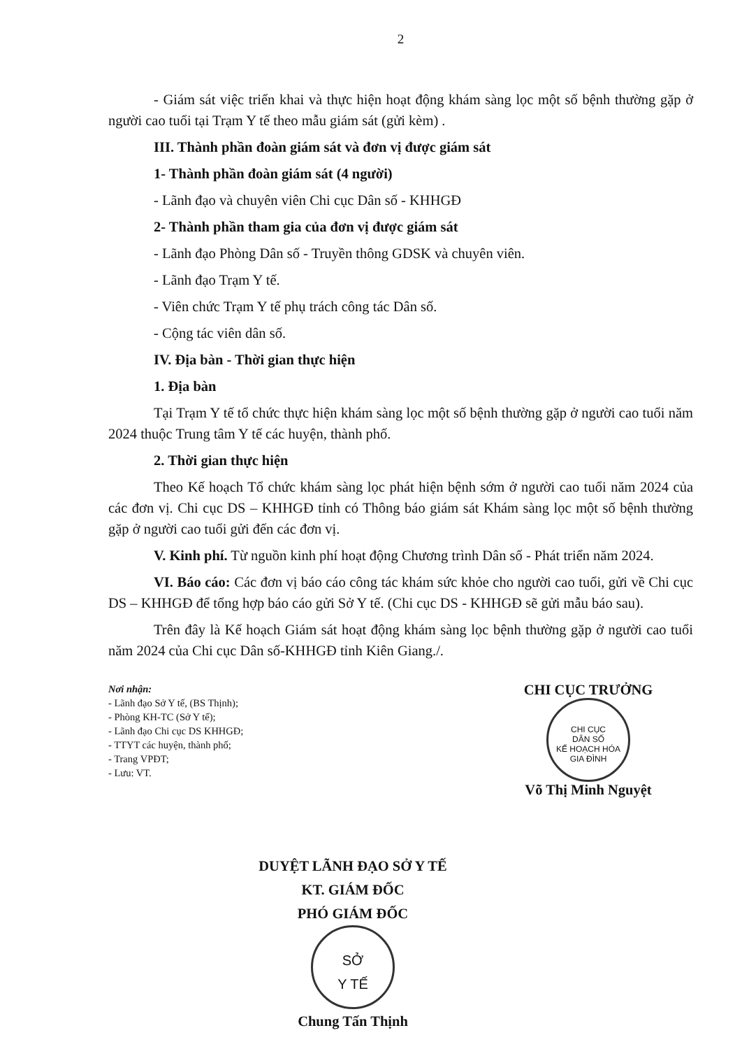2
- Giám sát việc triển khai và thực hiện hoạt động khám sàng lọc một số bệnh thường gặp ở người cao tuổi tại Trạm Y tế theo mẫu giám sát (gửi kèm) .
III. Thành phần đoàn giám sát và đơn vị được giám sát
1- Thành phần đoàn giám sát (4 người)
- Lãnh đạo và chuyên viên Chi cục Dân số - KHHGĐ
2- Thành phần tham gia của đơn vị được giám sát
- Lãnh đạo Phòng Dân số - Truyền thông GDSK và chuyên viên.
- Lãnh đạo Trạm Y tế.
- Viên chức Trạm Y tế phụ trách công tác Dân số.
- Cộng tác viên dân số.
IV. Địa bàn - Thời gian thực hiện
1. Địa bàn
Tại Trạm Y tế tổ chức thực hiện khám sàng lọc một số bệnh thường gặp ở người cao tuổi năm 2024 thuộc Trung tâm Y tế các huyện, thành phố.
2. Thời gian thực hiện
Theo Kế hoạch Tổ chức khám sàng lọc phát hiện bệnh sớm ở người cao tuổi năm 2024 của các đơn vị. Chi cục DS – KHHGĐ tỉnh có Thông báo giám sát Khám sàng lọc một số bệnh thường gặp ở người cao tuổi gửi đến các đơn vị.
V. Kinh phí. Từ nguồn kinh phí hoạt động Chương trình Dân số - Phát triển năm 2024.
VI. Báo cáo: Các đơn vị báo cáo công tác khám sức khỏe cho người cao tuổi, gửi về Chi cục DS – KHHGĐ để tổng hợp báo cáo gửi Sở Y tế. (Chi cục DS - KHHGĐ sẽ gửi mẫu báo sau).
Trên đây là Kế hoạch Giám sát hoạt động khám sàng lọc bệnh thường gặp ở người cao tuổi năm 2024 của Chi cục Dân số-KHHGĐ tỉnh Kiên Giang./.
Nơi nhận:
- Lãnh đạo Sở Y tế, (BS Thịnh);
- Phòng KH-TC (Sở Y tế);
- Lãnh đạo Chi cục DS KHHGĐ;
- TTYT các huyện, thành phố;
- Trang VPĐT;
- Lưu: VT.
CHI CỤC TRƯỞNG
CHI CỤC
DÂN SỐ
KẾ HOẠCH HÓA
GIA ĐÌNH
Võ Thị Minh Nguyệt
DUYỆT LÃNH ĐẠO SỞ Y TẾ
KT. GIÁM ĐỐC
PHÓ GIÁM ĐỐC
SỞ
Y TẾ
Chung Tấn Thịnh